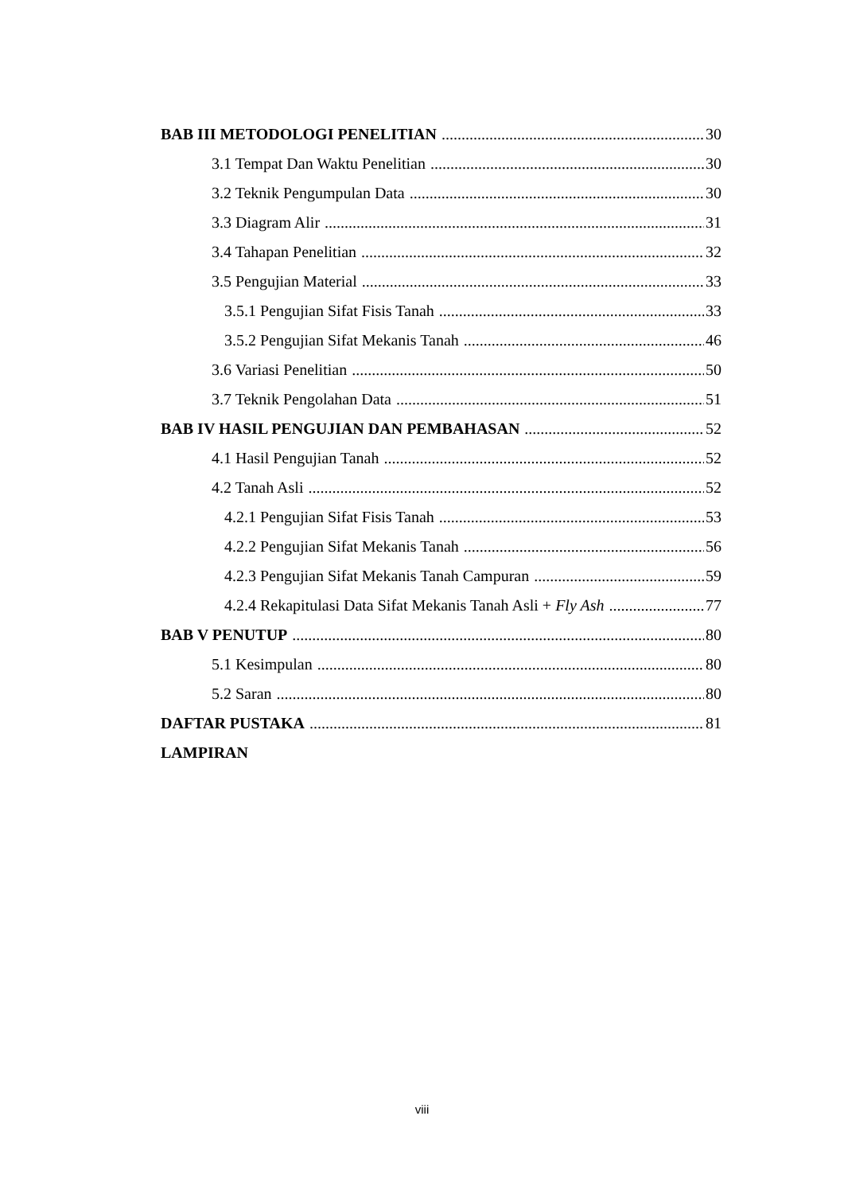BAB III METODOLOGI PENELITIAN 30
3.1 Tempat Dan Waktu Penelitian 30
3.2 Teknik Pengumpulan Data 30
3.3 Diagram Alir 31
3.4 Tahapan Penelitian 32
3.5 Pengujian Material 33
3.5.1 Pengujian Sifat Fisis Tanah 33
3.5.2 Pengujian Sifat Mekanis Tanah 46
3.6 Variasi Penelitian 50
3.7 Teknik Pengolahan Data 51
BAB IV HASIL PENGUJIAN DAN PEMBAHASAN 52
4.1 Hasil Pengujian Tanah 52
4.2 Tanah Asli 52
4.2.1 Pengujian Sifat Fisis Tanah 53
4.2.2 Pengujian Sifat Mekanis Tanah 56
4.2.3 Pengujian Sifat Mekanis Tanah Campuran 59
4.2.4 Rekapitulasi Data Sifat Mekanis Tanah Asli + Fly Ash 77
BAB V PENUTUP 80
5.1 Kesimpulan 80
5.2 Saran 80
DAFTAR PUSTAKA 81
LAMPIRAN
viii